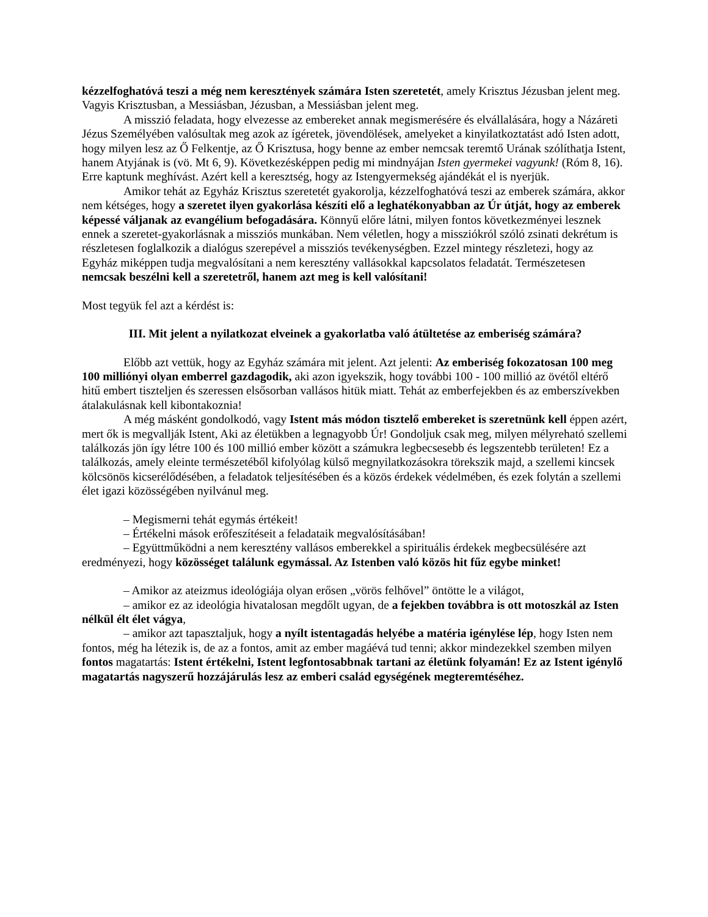kézzelfoghatóvá teszi a még nem keresztények számára Isten szeretetét, amely Krisztus Jézusban jelent meg. Vagyis Krisztusban, a Messiásban, Jézusban, a Messiásban jelent meg.
A misszió feladata, hogy elvezesse az embereket annak megismerésére és elvállalására, hogy a Názáreti Jézus Személyében valósultak meg azok az ígéretek, jövendölések, amelyeket a kinyilatkoztatást adó Isten adott, hogy milyen lesz az Ő Felkentje, az Ő Krisztusa, hogy benne az ember nemcsak teremtő Urának szólíthatja Istent, hanem Atyjának is (vö. Mt 6, 9). Következésképpen pedig mi mindnyájan Isten gyermekei vagyunk! (Róm 8, 16). Erre kaptunk meghívást. Azért kell a keresztség, hogy az Istengyermekség ajándékát el is nyerjük.
Amikor tehát az Egyház Krisztus szeretetét gyakorolja, kézzelfoghatóvá teszi az emberek számára, akkor nem kétséges, hogy a szeretet ilyen gyakorlása készíti elő a leghatékonyabban az Úr útját, hogy az emberek képessé váljanak az evangélium befogadására. Könnyű előre látni, milyen fontos következményei lesznek ennek a szeretet-gyakorlásnak a missziós munkában. Nem véletlen, hogy a missziókról szóló zsinati dekrétum is részletesen foglalkozik a dialógus szerepével a missziós tevékenységben. Ezzel mintegy részletezi, hogy az Egyház miképpen tudja megvalósítani a nem keresztény vallásokkal kapcsolatos feladatát. Természetesen nemcsak beszélni kell a szeretetről, hanem azt meg is kell valósítani!
Most tegyük fel azt a kérdést is:
III. Mit jelent a nyilatkozat elveinek a gyakorlatba való átültetése az emberiség számára?
Előbb azt vettük, hogy az Egyház számára mit jelent. Azt jelenti: Az emberiség fokozatosan 100 meg 100 milliónyi olyan emberrel gazdagodik, aki azon igyekszik, hogy további 100 - 100 millió az övétől eltérő hitű embert tiszteljen és szeressen elsősorban vallásos hitük miatt. Tehát az emberfejekben és az emberszívekben átalakulásnak kell kibontakoznia!
A még másként gondolkodó, vagy Istent más módon tisztelő embereket is szeretnünk kell éppen azért, mert ők is megvallják Istent, Aki az életükben a legnagyobb Úr! Gondoljuk csak meg, milyen mélyreható szellemi találkozás jön így létre 100 és 100 millió ember között a számukra legbecsesebb és legszentebb területen! Ez a találkozás, amely eleinte természetéből kifolyólag külső megnyilatkozásokra törekszik majd, a szellemi kincsek kölcsönös kicserélődésében, a feladatok teljesítésében és a közös érdekek védelmében, és ezek folytán a szellemi élet igazi közösségében nyilvánul meg.
– Megismerni tehát egymás értékeit!
– Értékelni mások erőfeszítéseit a feladataik megvalósításában!
– Együttműködni a nem keresztény vallásos emberekkel a spirituális érdekek megbecsülésére azt eredményezi, hogy közösséget találunk egymással. Az Istenben való közös hit fűz egybe minket!
– Amikor az ateizmus ideológiája olyan erősen „vörös felhővel” öntötte le a világot,
– amikor ez az ideológia hivatalosan megdőlt ugyan, de a fejekben továbbra is ott motoszkál az Isten nélkül élt élet vágya,
– amikor azt tapasztaljuk, hogy a nyílt istentagadás helyébe a matéria igénylése lép, hogy Isten nem fontos, még ha létezik is, de az a fontos, amit az ember magáévá tud tenni; akkor mindezekkel szemben milyen fontos magatartás: Istent értékelni, Istent legfontosabbnak tartani az életünk folyamán! Ez az Istent igénylő magatartás nagyszerű hozzájárulás lesz az emberi család egységének megteremtéséhez.